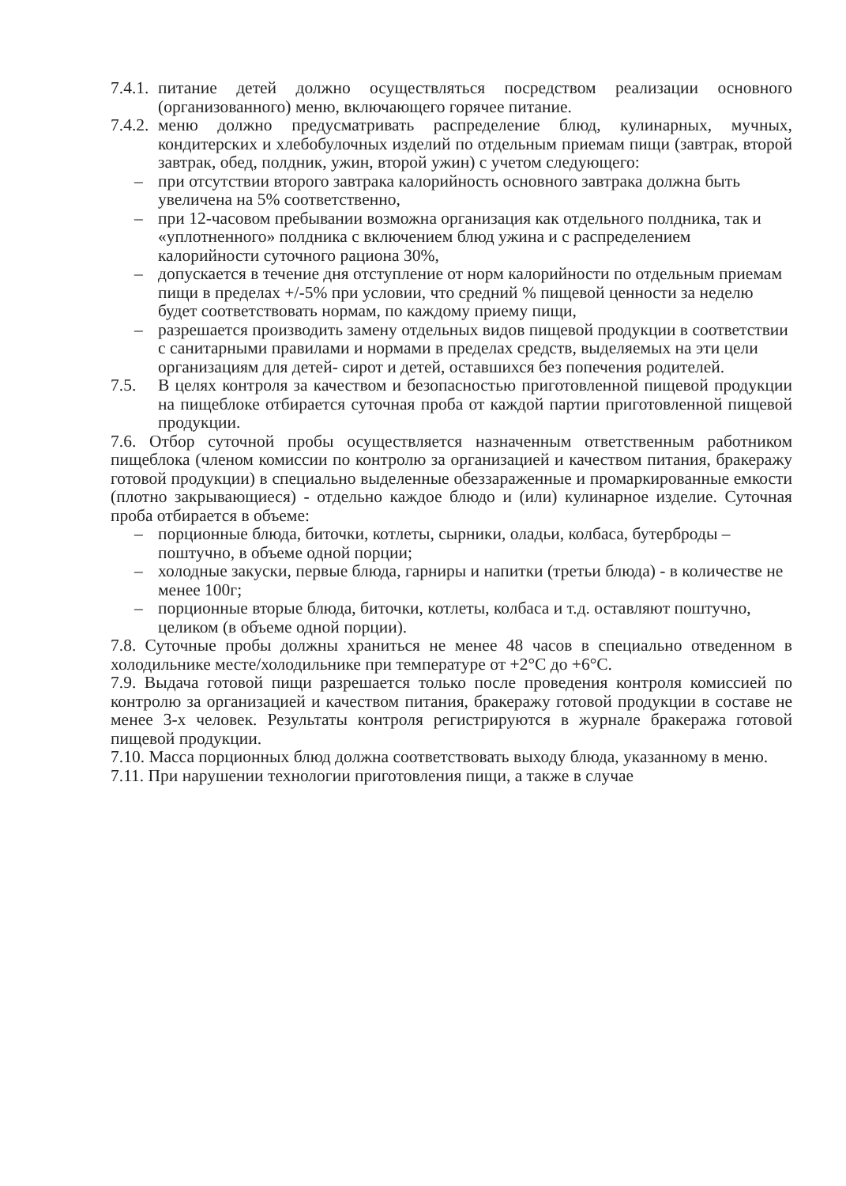7.4.1.
питание детей должно осуществляться посредством реализации основного (организованного) меню, включающего горячее питание.
7.4.2.
меню должно предусматривать распределение блюд, кулинарных, мучных, кондитерских и хлебобулочных изделий по отдельным приемам пищи (завтрак, второй завтрак, обед, полдник, ужин, второй ужин) с учетом следующего:
– при отсутствии второго завтрака калорийность основного завтрака должна быть увеличена на 5% соответственно,
– при 12-часовом пребывании возможна организация как отдельного полдника, так и «уплотненного» полдника с включением блюд ужина и с распределением калорийности суточного рациона 30%,
– допускается в течение дня отступление от норм калорийности по отдельным приемам пищи в пределах +/-5% при условии, что средний % пищевой ценности за неделю будет соответствовать нормам, по каждому приему пищи,
– разрешается производить замену отдельных видов пищевой продукции в соответствии с санитарными правилами и нормами в пределах средств, выделяемых на эти цели организациям для детей- сирот и детей, оставшихся без попечения родителей.
7.5. В целях контроля за качеством и безопасностью приготовленной пищевой продукции на пищеблоке отбирается суточная проба от каждой партии приготовленной пищевой продукции.
7.6. Отбор суточной пробы осуществляется назначенным ответственным работником пищеблока (членом комиссии по контролю за организацией и качеством питания, бракеражу готовой продукции) в специально выделенные обеззараженные и промаркированные емкости (плотно закрывающиеся) - отдельно каждое блюдо и (или) кулинарное изделие. Суточная проба отбирается в объеме:
– порционные блюда, биточки, котлеты, сырники, оладьи, колбаса, бутерброды – поштучно, в объеме одной порции;
– холодные закуски, первые блюда, гарниры и напитки (третьи блюда) - в количестве не менее 100г;
– порционные вторые блюда, биточки, котлеты, колбаса и т.д. оставляют поштучно, целиком (в объеме одной порции).
7.8. Суточные пробы должны храниться не менее 48 часов в специально отведенном в холодильнике месте/холодильнике при температуре от +2°С до +6°С.
7.9. Выдача готовой пищи разрешается только после проведения контроля комиссией по контролю за организацией и качеством питания, бракеражу готовой продукции в составе не менее 3-х человек. Результаты контроля регистрируются в журнале бракеража готовой пищевой продукции.
7.10. Масса порционных блюд должна соответствовать выходу блюда, указанному в меню.
7.11. При нарушении технологии приготовления пищи, а также в случае